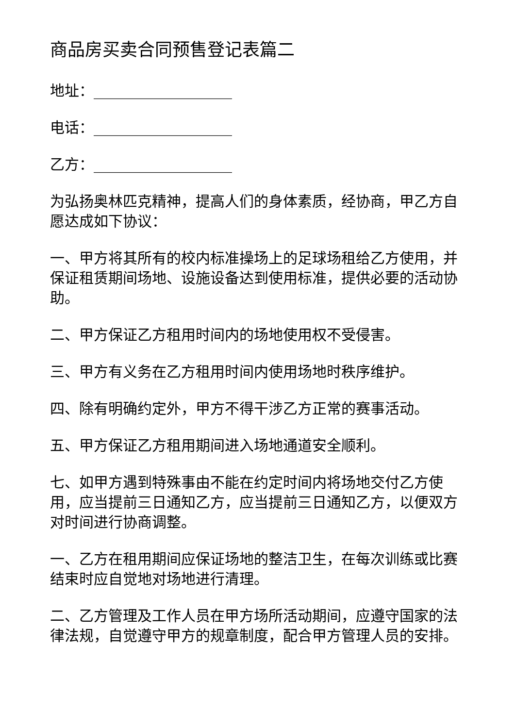商品房买卖合同预售登记表篇二
地址：___________________
电话：___________________
乙方：___________________
为弘扬奥林匹克精神，提高人们的身体素质，经协商，甲乙方自愿达成如下协议：
一、甲方将其所有的校内标准操场上的足球场租给乙方使用，并保证租赁期间场地、设施设备达到使用标准，提供必要的活动协助。
二、甲方保证乙方租用时间内的场地使用权不受侵害。
三、甲方有义务在乙方租用时间内使用场地时秩序维护。
四、除有明确约定外，甲方不得干涉乙方正常的赛事活动。
五、甲方保证乙方租用期间进入场地通道安全顺利。
七、如甲方遇到特殊事由不能在约定时间内将场地交付乙方使用，应当提前三日通知乙方，应当提前三日通知乙方，以便双方对时间进行协商调整。
一、乙方在租用期间应保证场地的整洁卫生，在每次训练或比赛结束时应自觉地对场地进行清理。
二、乙方管理及工作人员在甲方场所活动期间，应遵守国家的法律法规，自觉遵守甲方的规章制度，配合甲方管理人员的安排。